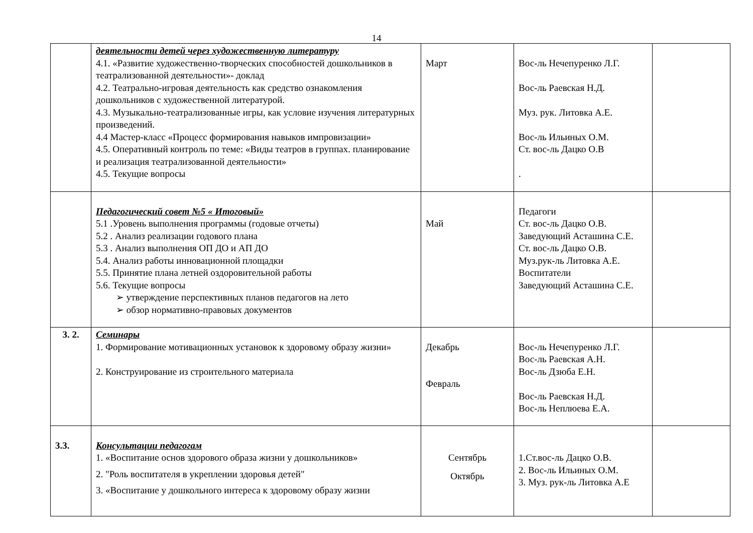14
| | деятельности детей через художественную литературу 4.1. «Развитие художественно-творческих способностей дошкольников в театрализованной деятельности»- доклад 4.2. Театрально-игровая деятельность как средство ознакомления дошкольников с художественной литературой. 4.3. Музыкально-театрализованные игры, как условие изучения литературных произведений. 4.4 Мастер-класс «Процесс формирования навыков импровизации» 4.5. Оперативный контроль по теме: «Виды театров в группах. планирование и реализация театрализованной деятельности» 4.5. Текущие вопросы | Март | Вос-ль Нечепуренко Л.Г. Вос-ль Раевская Н.Д. Муз. рук. Литовка А.Е. Вос-ль Ильиных О.М. Ст. вос-ль Дацко О.В . | |
| | Педагогический совет №5 « Итоговый» 5.1 .Уровень выполнения программы (годовые отчеты) 5.2 . Анализ реализации годового плана 5.3 . Анализ выполнения ОП ДО и АП ДО 5.4. Анализ работы инновационной площадки 5.5. Принятие плана летней оздоровительной работы 5.6. Текущие вопросы ➢ утверждение перспективных планов педагогов на лето ➢ обзор нормативно-правовых документов | Май | Педагоги Ст. вос-ль Дацко О.В. Заведующий Асташина С.Е. Ст. вос-ль Дацко О.В. Муз.рук-ль Литовка А.Е. Воспитатели Заведующий Асташина С.Е. | |
| 3. 2. | Семинары 1. Формирование мотивационных установок к здоровому образу жизни» 2. Конструирование из строительного материала | Декабрь Февраль | Вос-ль Нечепуренко Л.Г. Вос-ль Раевская А.Н. Вос-ль Дзюба Е.Н. Вос-ль Раевская Н.Д. Вос-ль Неплюева Е.А. | |
| 3.3. | Консультации педагогам 1. «Воспитание основ здорового образа жизни у дошкольников» 2. "Роль воспитателя в укреплении здоровья детей" 3. «Воспитание у дошкольного интереса к здоровому образу жизни | Сентябрь Октябрь | 1.Ст.вос-ль Дацко О.В. 2. Вос-ль Ильиных О.М. 3. Муз. рук-ль Литовка А.Е | |